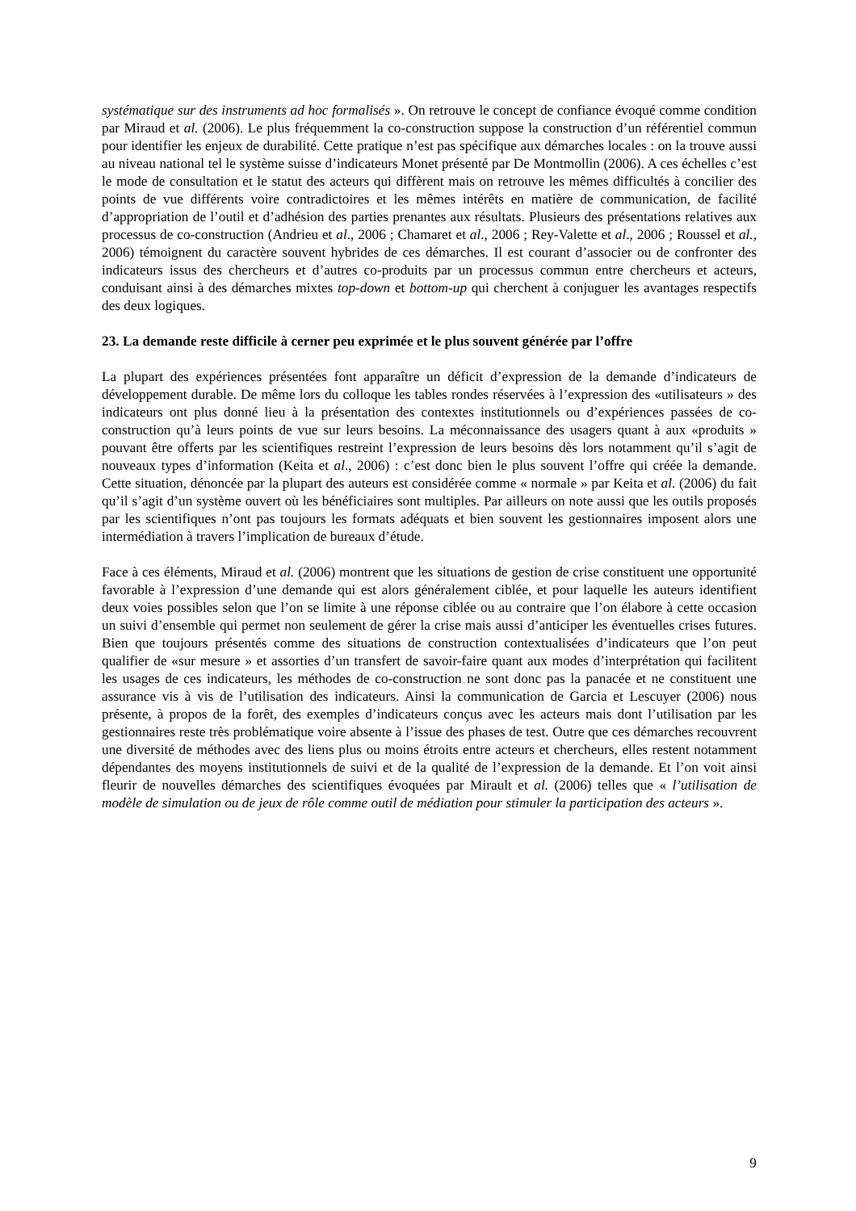systématique sur des instruments ad hoc formalisés ». On retrouve le concept de confiance évoqué comme condition par Miraud et al. (2006). Le plus fréquemment la co-construction suppose la construction d’un référentiel commun pour identifier les enjeux de durabilité. Cette pratique n’est pas spécifique aux démarches locales : on la trouve aussi au niveau national tel le système suisse d’indicateurs Monet présenté par De Montmollin (2006). A ces échelles c’est le mode de consultation et le statut des acteurs qui diffèrent mais on retrouve les mêmes difficultés à concilier des points de vue différents voire contradictoires et les mêmes intérêts en matière de communication, de facilité d’appropriation de l’outil et d’adhésion des parties prenantes aux résultats. Plusieurs des présentations relatives aux processus de co-construction (Andrieu et al., 2006 ; Chamaret et al., 2006 ; Rey-Valette et al., 2006 ; Roussel et al., 2006) témoignent du caractère souvent hybrides de ces démarches. Il est courant d’associer ou de confronter des indicateurs issus des chercheurs et d’autres co-produits par un processus commun entre chercheurs et acteurs, conduisant ainsi à des démarches mixtes top-down et bottom-up qui cherchent à conjuguer les avantages respectifs des deux logiques.
23. La demande reste difficile à cerner peu exprimée et le plus souvent générée par l’offre
La plupart des expériences présentées font apparaître un déficit d’expression de la demande d’indicateurs de développement durable. De même lors du colloque les tables rondes réservées à l’expression des «utilisateurs » des indicateurs ont plus donné lieu à la présentation des contextes institutionnels ou d’expériences passées de co-construction qu’à leurs points de vue sur leurs besoins. La méconnaissance des usagers quant à aux «produits » pouvant être offerts par les scientifiques restreint l’expression de leurs besoins dès lors notamment qu’il s’agit de nouveaux types d’information (Keita et al., 2006) : c’est donc bien le plus souvent l’offre qui créée la demande. Cette situation, dénoncée par la plupart des auteurs est considérée comme « normale » par Keita et al. (2006) du fait qu’il s’agit d’un système ouvert où les bénéficiaires sont multiples. Par ailleurs on note aussi que les outils proposés par les scientifiques n’ont pas toujours les formats adéquats et bien souvent les gestionnaires imposent alors une intermédiation à travers l’implication de bureaux d’étude.
Face à ces éléments, Miraud et al. (2006) montrent que les situations de gestion de crise constituent une opportunité favorable à l’expression d’une demande qui est alors généralement ciblée, et pour laquelle les auteurs identifient deux voies possibles selon que l’on se limite à une réponse ciblée ou au contraire que l’on élabore à cette occasion un suivi d’ensemble qui permet non seulement de gérer la crise mais aussi d’anticiper les éventuelles crises futures. Bien que toujours présentés comme des situations de construction contextualisées d’indicateurs que l’on peut qualifier de «sur mesure » et assorties d’un transfert de savoir-faire quant aux modes d’interprétation qui facilitent les usages de ces indicateurs, les méthodes de co-construction ne sont donc pas la panacée et ne constituent une assurance vis à vis de l’utilisation des indicateurs. Ainsi la communication de Garcia et Lescuyer (2006) nous présente, à propos de la forêt, des exemples d’indicateurs conçus avec les acteurs mais dont l’utilisation par les gestionnaires reste très problématique voire absente à l’issue des phases de test. Outre que ces démarches recouvrent une diversité de méthodes avec des liens plus ou moins étroits entre acteurs et chercheurs, elles restent notamment dépendantes des moyens institutionnels de suivi et de la qualité de l’expression de la demande. Et l’on voit ainsi fleurir de nouvelles démarches des scientifiques évoquées par Mirault et al. (2006) telles que « l’utilisation de modèle de simulation ou de jeux de rôle comme outil de médiation pour stimuler la participation des acteurs ».
9